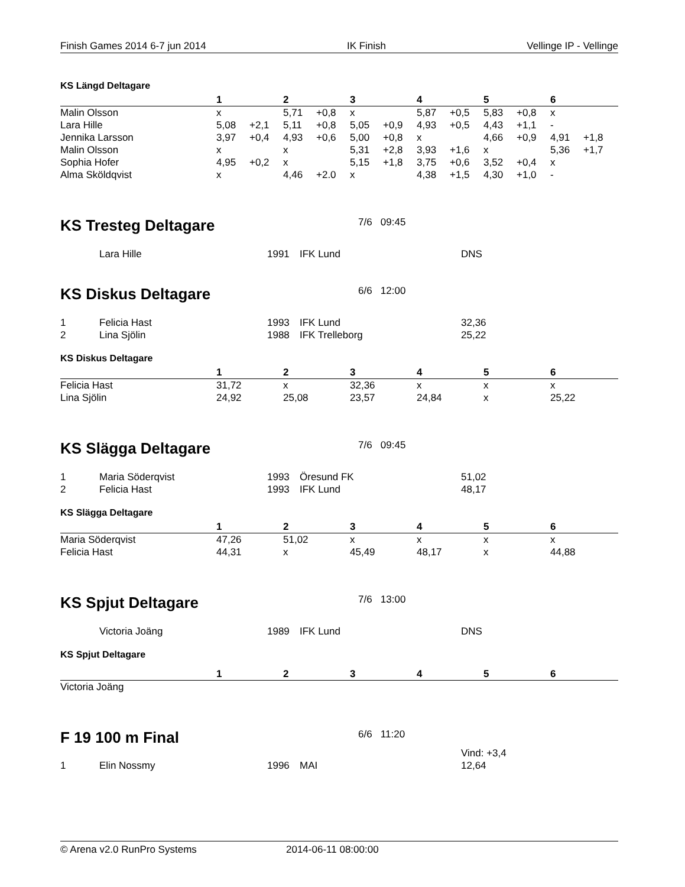Finish Games 2014 6-7 jun 2014 IK Finish Vellinge IP - Vellinge
KS Längd Deltagare
| | 1 | | 2 | | 3 | | 4 | | 5 | | 6 | |
| --- | --- | --- | --- | --- | --- | --- | --- | --- | --- | --- | --- | --- |
| Malin Olsson | x | | 5,71 | +0,8 | x | | 5,87 | +0,5 | 5,83 | +0,8 | x | |
| Lara Hille | 5,08 | +2,1 | 5,11 | +0,8 | 5,05 | +0,9 | 4,93 | +0,5 | 4,43 | +1,1 | - | |
| Jennika Larsson | 3,97 | +0,4 | 4,93 | +0,6 | 5,00 | +0,8 | x | | 4,66 | +0,9 | 4,91 | +1,8 |
| Malin Olsson | x | | x | | 5,31 | +2,8 | 3,93 | +1,6 | x | | 5,36 | +1,7 |
| Sophia Hofer | 4,95 | +0,2 | x | | 5,15 | +1,8 | 3,75 | +0,6 | 3,52 | +0,4 | x | |
| Alma Sköldqvist | x | | 4,46 | +2.0 | x | | 4,38 | +1,5 | 4,30 | +1,0 | - | |
KS Tresteg Deltagare 7/6 09:45
| | Lara Hille | 1991 | IFK Lund | DNS |
KS Diskus Deltagare 6/6 12:00
| 1 | Felicia Hast | 1993 | IFK Lund | 32,36 |
| 2 | Lina Sjölin | 1988 | IFK Trelleborg | 25,22 |
KS Diskus Deltagare
| | 1 | 2 | 3 | 4 | 5 | 6 |
| --- | --- | --- | --- | --- | --- | --- |
| Felicia Hast | 31,72 | x | 32,36 | x | x | x |
| Lina Sjölin | 24,92 | 25,08 | 23,57 | 24,84 | x | 25,22 |
KS Slägga Deltagare 7/6 09:45
| 1 | Maria Söderqvist | 1993 | Öresund FK | 51,02 |
| 2 | Felicia Hast | 1993 | IFK Lund | 48,17 |
KS Slägga Deltagare
| | 1 | 2 | 3 | 4 | 5 | 6 |
| --- | --- | --- | --- | --- | --- | --- |
| Maria Söderqvist | 47,26 | 51,02 | x | x | x | x |
| Felicia Hast | 44,31 | x | 45,49 | 48,17 | x | 44,88 |
KS Spjut Deltagare 7/6 13:00
| | Victoria Joäng | 1989 | IFK Lund | DNS |
KS Spjut Deltagare
| | 1 | 2 | 3 | 4 | 5 | 6 |
| --- | --- | --- | --- | --- | --- | --- |
| Victoria Joäng | | | | | | |
F 19 100 m Final 6/6 11:20
| | | | | Vind: +3,4 |
| 1 | Elin Nossmy | 1996 | MAI | 12,64 |
© Arena v2.0 RunPro Systems 2014-06-11 08:00:00